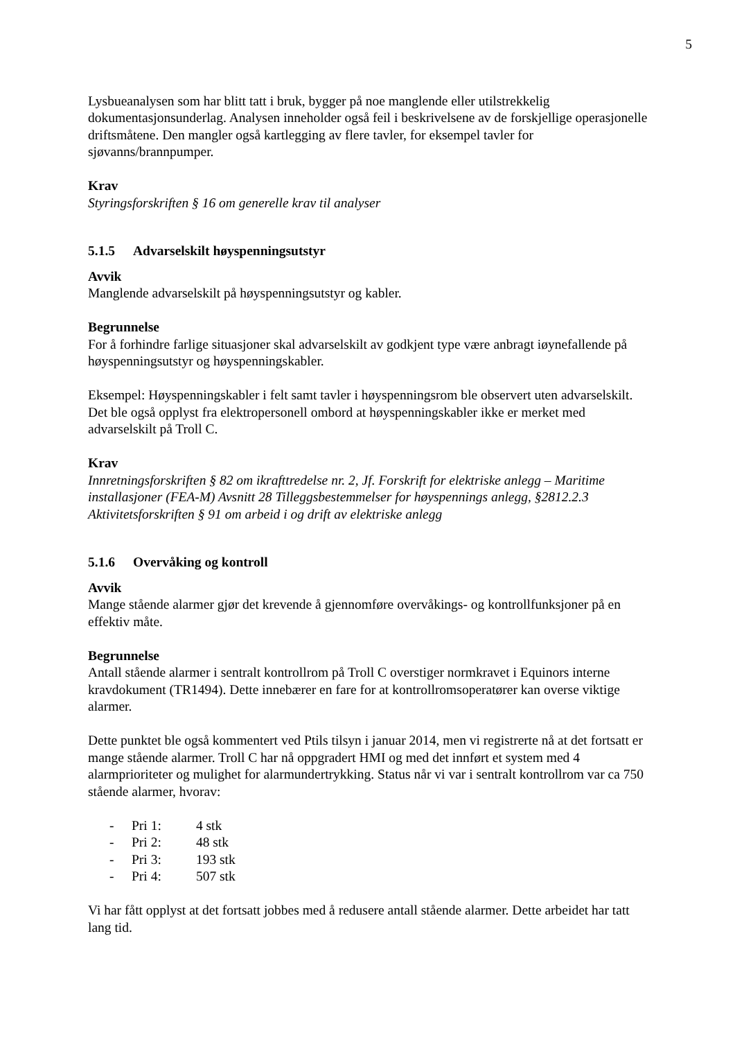5
Lysbueanalysen som har blitt tatt i bruk, bygger på noe manglende eller utilstrekkelig dokumentasjonsunderlag. Analysen inneholder også feil i beskrivelsene av de forskjellige operasjonelle driftsmåtene. Den mangler også kartlegging av flere tavler, for eksempel tavler for sjøvanns/brannpumper.
Krav
Styringsforskriften § 16 om generelle krav til analyser
5.1.5 Advarselskilt høyspenningsutstyr
Avvik
Manglende advarselskilt på høyspenningsutstyr og kabler.
Begrunnelse
For å forhindre farlige situasjoner skal advarselskilt av godkjent type være anbragt iøynefallende på høyspenningsutstyr og høyspenningskabler.
Eksempel: Høyspenningskabler i felt samt tavler i høyspenningsrom ble observert uten advarselskilt. Det ble også opplyst fra elektropersonell ombord at høyspenningskabler ikke er merket med advarselskilt på Troll C.
Krav
Innretningsforskriften § 82 om ikrafttredelse nr. 2, Jf. Forskrift for elektriske anlegg – Maritime installasjoner (FEA-M) Avsnitt 28 Tilleggsbestemmelser for høyspennings anlegg, §2812.2.3
Aktivitetsforskriften § 91 om arbeid i og drift av elektriske anlegg
5.1.6 Overvåking og kontroll
Avvik
Mange stående alarmer gjør det krevende å gjennomføre overvåkings- og kontrollfunksjoner på en effektiv måte.
Begrunnelse
Antall stående alarmer i sentralt kontrollrom på Troll C overstiger normkravet i Equinors interne kravdokument (TR1494). Dette innebærer en fare for at kontrollromsoperatører kan overse viktige alarmer.
Dette punktet ble også kommentert ved Ptils tilsyn i januar 2014, men vi registrerte nå at det fortsatt er mange stående alarmer. Troll C har nå oppgradert HMI og med det innført et system med 4 alarmprioriteter og mulighet for alarmundertrykking. Status når vi var i sentralt kontrollrom var ca 750 stående alarmer, hvorav:
- Pri 1: 4 stk
- Pri 2: 48 stk
- Pri 3: 193 stk
- Pri 4: 507 stk
Vi har fått opplyst at det fortsatt jobbes med å redusere antall stående alarmer. Dette arbeidet har tatt lang tid.